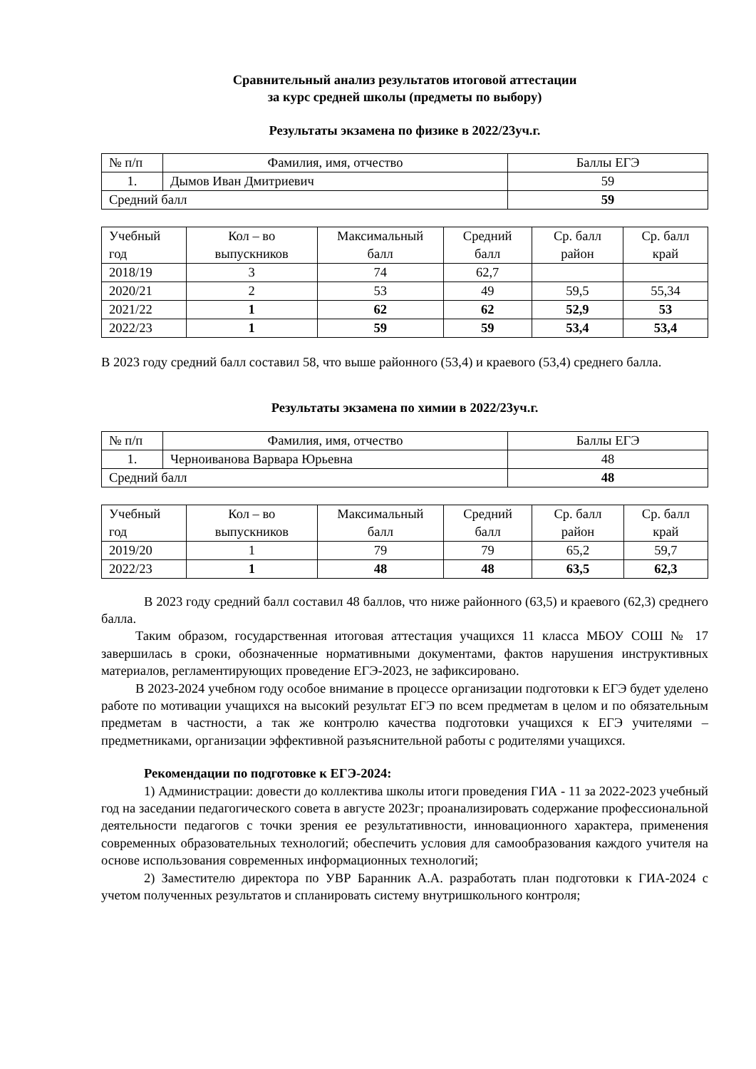Сравнительный анализ результатов итоговой аттестации
за курс средней школы (предметы по выбору)
Результаты экзамена по физике в 2022/23уч.г.
| № п/п | Фамилия, имя, отчество | Баллы ЕГЭ |
| --- | --- | --- |
| 1. | Дымов Иван Дмитриевич | 59 |
| Средний балл | | 59 |
| Учебный год | Кол – во выпускников | Максимальный балл | Средний балл | Ср. балл район | Ср. балл край |
| --- | --- | --- | --- | --- | --- |
| 2018/19 | 3 | 74 | 62,7 | | |
| 2020/21 | 2 | 53 | 49 | 59,5 | 55,34 |
| 2021/22 | 1 | 62 | 62 | 52,9 | 53 |
| 2022/23 | 1 | 59 | 59 | 53,4 | 53,4 |
В 2023 году средний балл составил 58, что выше районного (53,4) и краевого (53,4) среднего балла.
Результаты экзамена по химии в 2022/23уч.г.
| № п/п | Фамилия, имя, отчество | Баллы ЕГЭ |
| --- | --- | --- |
| 1. | Черноиванова Варвара Юрьевна | 48 |
| Средний балл | | 48 |
| Учебный год | Кол – во выпускников | Максимальный балл | Средний балл | Ср. балл район | Ср. балл край |
| --- | --- | --- | --- | --- | --- |
| 2019/20 | 1 | 79 | 79 | 65,2 | 59,7 |
| 2022/23 | 1 | 48 | 48 | 63,5 | 62,3 |
В 2023 году средний балл составил 48 баллов, что ниже районного (63,5) и краевого (62,3) среднего балла.
Таким образом, государственная итоговая аттестация учащихся 11 класса МБОУ СОШ № 17 завершилась в сроки, обозначенные нормативными документами, фактов нарушения инструктивных материалов, регламентирующих проведение ЕГЭ-2023, не зафиксировано.
В 2023-2024 учебном году особое внимание в процессе организации подготовки к ЕГЭ будет уделено работе по мотивации учащихся на высокий результат ЕГЭ по всем предметам в целом и по обязательным предметам в частности, а так же контролю качества подготовки учащихся к ЕГЭ учителями – предметниками, организации эффективной разъяснительной работы с родителями учащихся.
Рекомендации по подготовке к ЕГЭ-2024:
1) Администрации: довести до коллектива школы итоги проведения ГИА - 11 за 2022-2023 учебный год на заседании педагогического совета в августе 2023г; проанализировать содержание профессиональной деятельности педагогов с точки зрения ее результативности, инновационного характера, применения современных образовательных технологий; обеспечить условия для самообразования каждого учителя на основе использования современных информационных технологий;
2) Заместителю директора по УВР Баранник А.А. разработать план подготовки к ГИА-2024 с учетом полученных результатов и спланировать систему внутришкольного контроля;